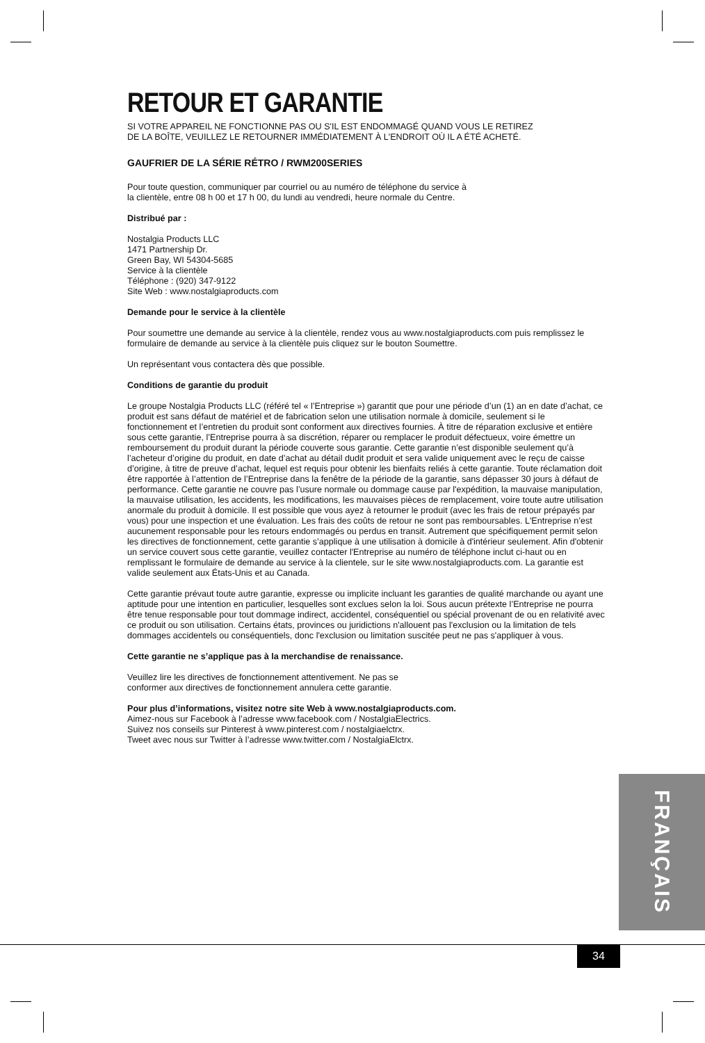RETOUR ET GARANTIE
SI VOTRE APPAREIL NE FONCTIONNE PAS OU S'IL EST ENDOMMAGÉ QUAND VOUS LE RETIREZ
DE LA BOÎTE, VEUILLEZ LE RETOURNER IMMÉDIATEMENT À L'ENDROIT OÙ IL A ÉTÉ ACHETÉ.
GAUFRIER DE LA SÉRIE RÉTRO / RWM200SERIES
Pour toute question, communiquer par courriel ou au numéro de téléphone du service à
la clientèle, entre 08 h 00 et 17 h 00, du lundi au vendredi, heure normale du Centre.
Distribué par :
Nostalgia Products LLC
1471 Partnership Dr.
Green Bay, WI 54304-5685
Service à la clientèle
Téléphone : (920) 347-9122
Site Web : www.nostalgiaproducts.com
Demande pour le service à la clientèle
Pour soumettre une demande au service à la clientèle, rendez vous au www.nostalgiaproducts.com puis remplissez le formulaire de demande au service à la clientèle puis cliquez sur le bouton Soumettre.
Un représentant vous contactera dès que possible.
Conditions de garantie du produit
Le groupe Nostalgia Products LLC (référé tel « l’Entreprise ») garantit que pour une période d’un (1) an en date d’achat, ce produit est sans défaut de matériel et de fabrication selon une utilisation normale à domicile, seulement si le fonctionnement et l’entretien du produit sont conforment aux directives fournies. À titre de réparation exclusive et entière sous cette garantie, l’Entreprise pourra à sa discrétion, réparer ou remplacer le produit défectueux, voire émettre un remboursement du produit durant la période couverte sous garantie. Cette garantie n’est disponible seulement qu’à l’acheteur d’origine du produit, en date d’achat au détail dudit produit et sera valide uniquement avec le reçu de caisse d’origine, à titre de preuve d’achat, lequel est requis pour obtenir les bienfaits reliés à cette garantie. Toute réclamation doit être rapportée à l’attention de l’Entreprise dans la fenêtre de la période de la garantie, sans dépasser 30 jours à défaut de performance. Cette garantie ne couvre pas l’usure normale ou dommage cause par l'expédition, la mauvaise manipulation, la mauvaise utilisation, les accidents, les modifications, les mauvaises pièces de remplacement, voire toute autre utilisation anormale du produit à domicile. Il est possible que vous ayez à retourner le produit (avec les frais de retour prépayés par vous) pour une inspection et une évaluation. Les frais des coûts de retour ne sont pas remboursables. L'Entreprise n’est aucunement responsable pour les retours endommagés ou perdus en transit. Autrement que spécifiquement permit selon les directives de fonctionnement, cette garantie s’applique à une utilisation à domicile à d'intérieur seulement. Afin d'obtenir un service couvert sous cette garantie, veuillez contacter l'Entreprise au numéro de téléphone inclut ci-haut ou en remplissant le formulaire de demande au service à la clientele, sur le site www.nostalgiaproducts.com. La garantie est valide seulement aux États-Unis et au Canada.
Cette garantie prévaut toute autre garantie, expresse ou implicite incluant les garanties de qualité marchande ou ayant une aptitude pour une intention en particulier, lesquelles sont exclues selon la loi. Sous aucun prétexte l’Entreprise ne pourra être tenue responsable pour tout dommage indirect, accidentel, conséquentiel ou spécial provenant de ou en relativité avec ce produit ou son utilisation. Certains états, provinces ou juridictions n'allouent pas l'exclusion ou la limitation de tels dommages accidentels ou conséquentiels, donc l'exclusion ou limitation suscitée peut ne pas s'appliquer à vous.
Cette garantie ne s’applique pas à la merchandise de renaissance.
Veuillez lire les directives de fonctionnement attentivement. Ne pas se
conformer aux directives de fonctionnement annulera cette garantie.
Pour plus d’informations, visitez notre site Web à www.nostalgiaproducts.com.
Aimez-nous sur Facebook à l’adresse www.facebook.com / NostalgiaElectrics.
Suivez nos conseils sur Pinterest à www.pinterest.com / nostalgiaelctrx.
Tweet avec nous sur Twitter à l’adresse www.twitter.com / NostalgiaElctrx.
FRANÇAIS
34